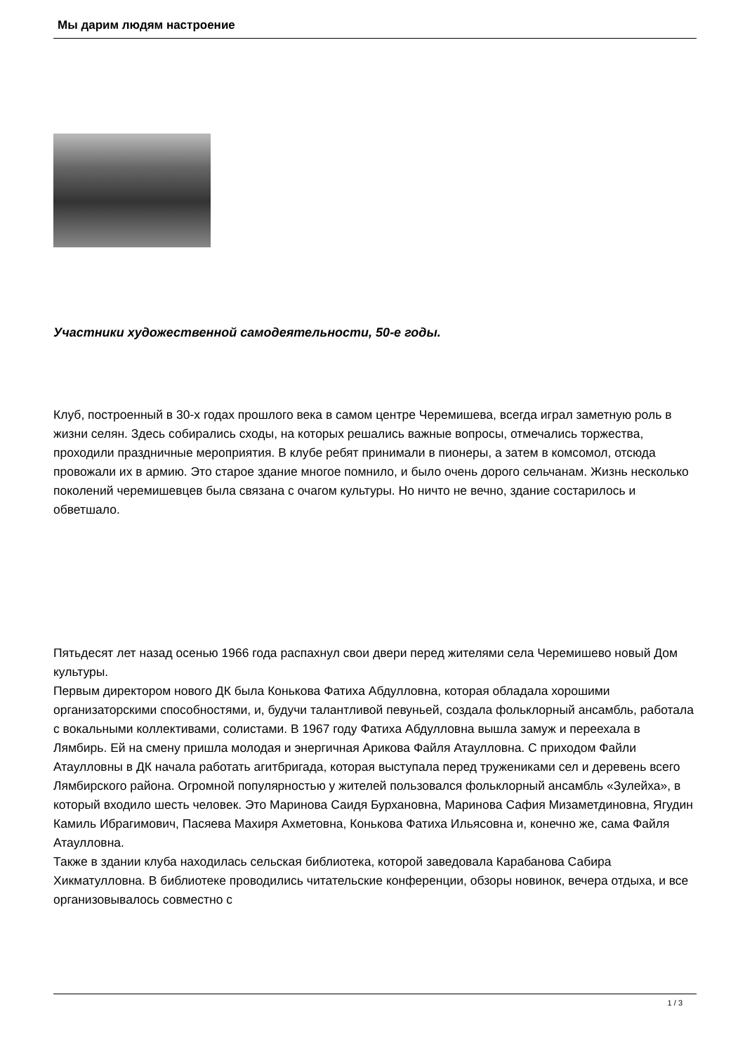Мы дарим людям настроение
Участники художественной самодеятельности, 50-е годы.
Клуб, построенный в 30-х годах прошлого века в самом центре Черемишева, всегда играл заметную роль в жизни селян. Здесь собирались сходы, на которых решались важные вопросы, отмечались торжества, проходили праздничные мероприятия. В клубе ребят принимали в пионеры, а затем в комсомол, отсюда провожали их в армию. Это старое здание многое помнило, и было очень дорого сельчанам. Жизнь несколько поколений черемишевцев была связана с очагом культуры. Но ничто не вечно, здание состарилось и обветшало.
Пятьдесят лет назад осенью 1966 года распахнул свои двери перед жителями села Черемишево новый Дом культуры.
Первым директором нового ДК была Конькова Фатиха Абдулловна, которая обладала хорошими организаторскими способностями, и, будучи талантливой певуньей, создала фольклорный ансамбль, работала с вокальными коллективами, солистами. В 1967 году Фатиха Абдулловна вышла замуж и переехала в Лямбирь. Ей на смену пришла молодая и энергичная Арикова Файля Атаулловна. С приходом Файли Атаулловны в ДК начала работать агитбригада, которая выступала перед тружениками сел и деревень всего Лямбирского района. Огромной популярностью у жителей пользовался фольклорный ансамбль «Зулейха», в который входило шесть человек. Это Маринова Саидя Бурхановна, Маринова Сафия Мизаметдиновна, Ягудин Камиль Ибрагимович, Пасяева Махиря Ахметовна, Конькова Фатиха Ильясовна и, конечно же, сама Файля Атаулловна.
Также в здании клуба находилась сельская библиотека, которой заведовала Карабанова Сабира Хикматулловна. В библиотеке проводились читательские конференции, обзоры новинок, вечера отдыха, и все организовывалось совместно с
1 / 3